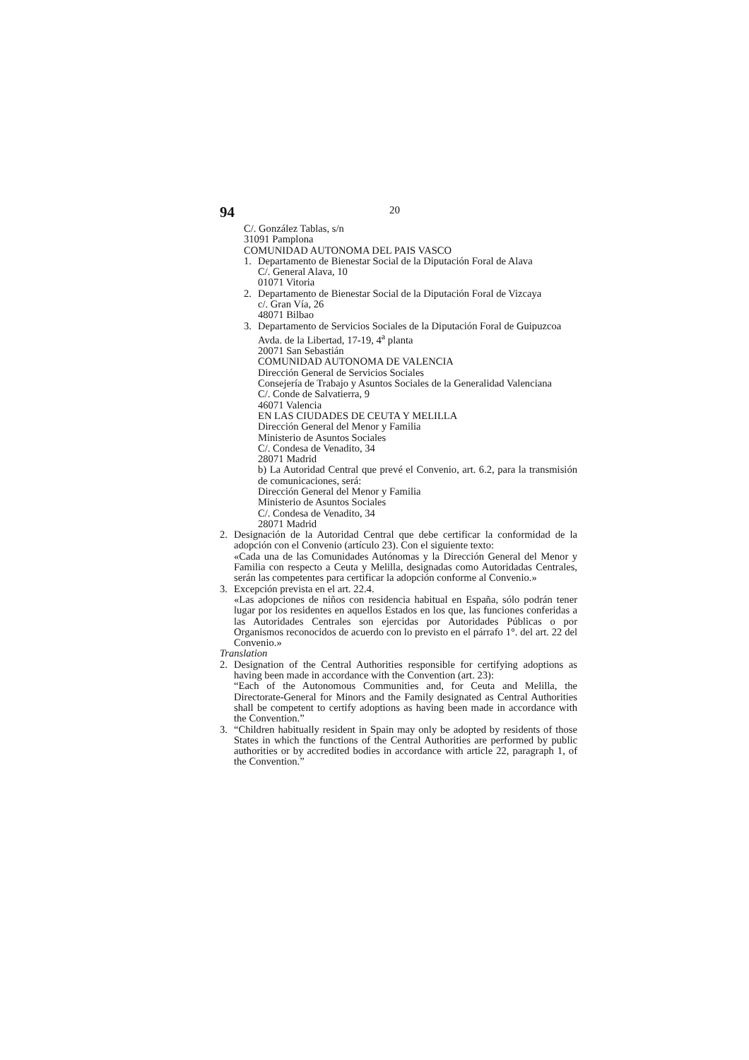94 20
C/. González Tablas, s/n
31091 Pamplona
COMUNIDAD AUTONOMA DEL PAIS VASCO
1. Departamento de Bienestar Social de la Diputación Foral de Alava
C/. General Alava, 10
01071 Vitoria
2. Departamento de Bienestar Social de la Diputación Foral de Vizcaya
c/. Gran Vía, 26
48071 Bilbao
3. Departamento de Servicios Sociales de la Diputación Foral de Guipuzcoa
Avda. de la Libertad, 17-19, 4<sup>a</sup> planta
20071 San Sebastián
COMUNIDAD AUTONOMA DE VALENCIA
Dirección General de Servicios Sociales
Consejería de Trabajo y Asuntos Sociales de la Generalidad Valenciana
C/. Conde de Salvatierra, 9
46071 Valencia
EN LAS CIUDADES DE CEUTA Y MELILLA
Dirección General del Menor y Familia
Ministerio de Asuntos Sociales
C/. Condesa de Venadito, 34
28071 Madrid
b) La Autoridad Central que prevé el Convenio, art. 6.2, para la transmisión de comunicaciones, será:
Dirección General del Menor y Familia
Ministerio de Asuntos Sociales
C/. Condesa de Venadito, 34
28071 Madrid
2. Designación de la Autoridad Central que debe certificar la conformidad de la adopción con el Convenio (artículo 23). Con el siguiente texto:
«Cada una de las Comunidades Autónomas y la Dirección General del Menor y Familia con respecto a Ceuta y Melilla, designadas como Autoridadas Centrales, serán las competentes para certificar la adopción conforme al Convenio.»
3. Excepción prevista en el art. 22.4.
«Las adopciones de niños con residencia habitual en España, sólo podrán tener lugar por los residentes en aquellos Estados en los que, las funciones conferidas a las Autoridades Centrales son ejercidas por Autoridades Públicas o por Organismos reconocidos de acuerdo con lo previsto en el párrafo 1°. del art. 22 del Convenio.»
Translation
2. Designation of the Central Authorities responsible for certifying adoptions as having been made in accordance with the Convention (art. 23):
“Each of the Autonomous Communities and, for Ceuta and Melilla, the Directorate-General for Minors and the Family designated as Central Authorities shall be competent to certify adoptions as having been made in accordance with the Convention.”
3. “Children habitually resident in Spain may only be adopted by residents of those States in which the functions of the Central Authorities are performed by public authorities or by accredited bodies in accordance with article 22, paragraph 1, of the Convention.”